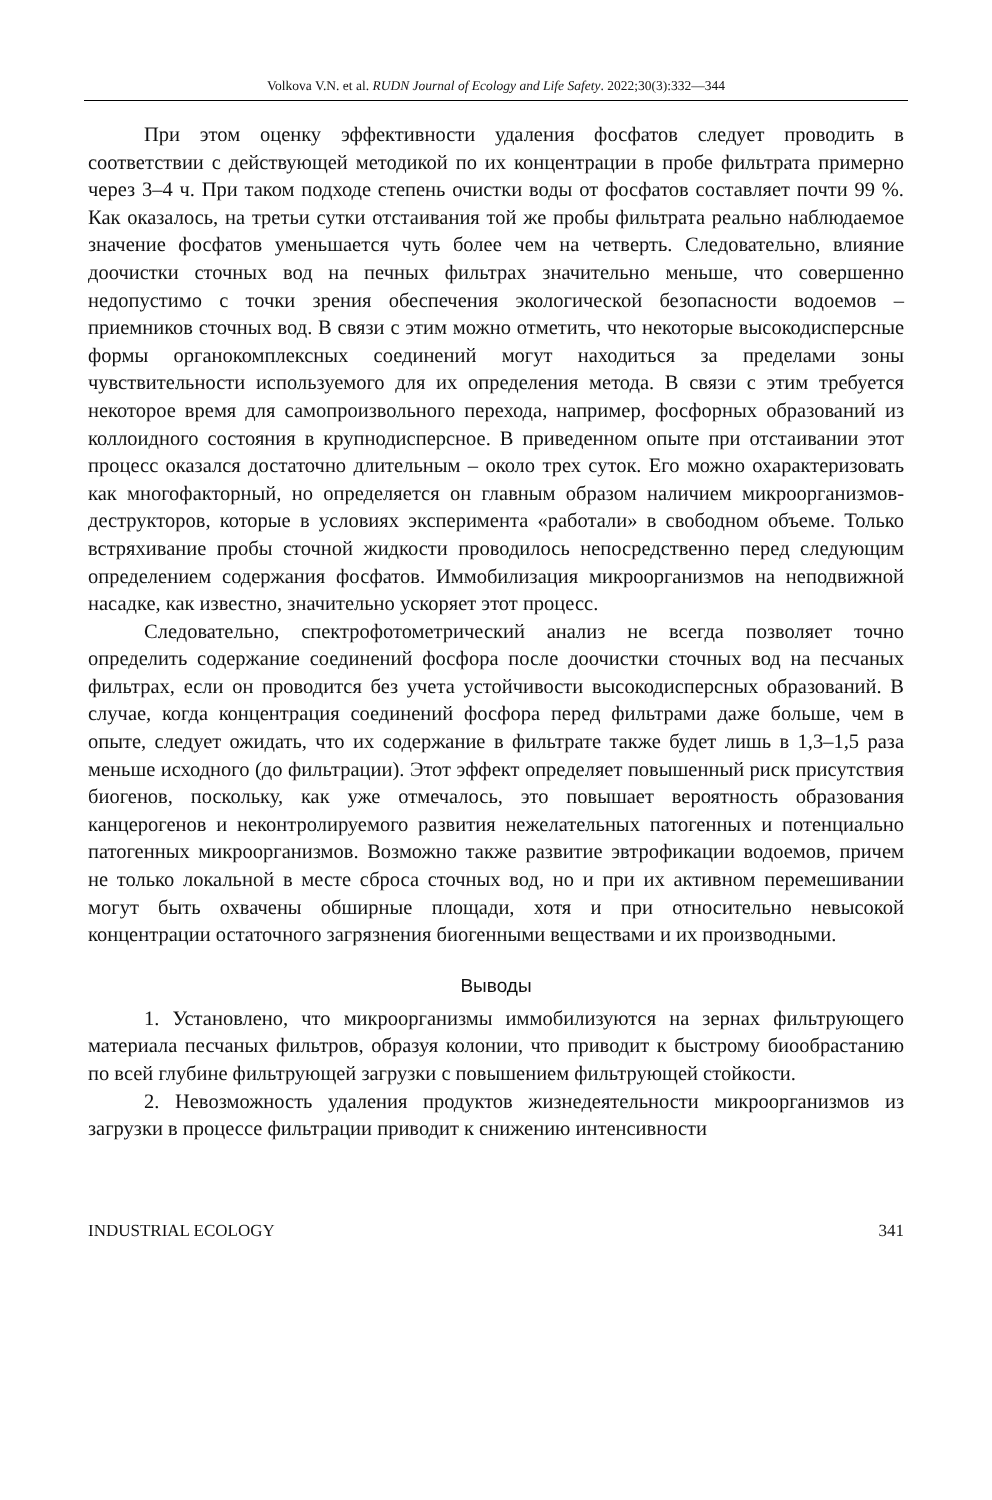Volkova V.N. et al. RUDN Journal of Ecology and Life Safety. 2022;30(3):332—344
При этом оценку эффективности удаления фосфатов следует проводить в соответствии с действующей методикой по их концентрации в пробе фильтрата примерно через 3–4 ч. При таком подходе степень очистки воды от фосфатов составляет почти 99 %. Как оказалось, на третьи сутки отстаивания той же пробы фильтрата реально наблюдаемое значение фосфатов уменьшается чуть более чем на четверть. Следовательно, влияние доочистки сточных вод на печных фильтрах значительно меньше, что совершенно недопустимо с точки зрения обеспечения экологической безопасности водоемов – приемников сточных вод. В связи с этим можно отметить, что некоторые высокодисперсные формы органокомплексных соединений могут находиться за пределами зоны чувствительности используемого для их определения метода. В связи с этим требуется некоторое время для самопроизвольного перехода, например, фосфорных образований из коллоидного состояния в крупнодисперсное. В приведенном опыте при отстаивании этот процесс оказался достаточно длительным – около трех суток. Его можно охарактеризовать как многофакторный, но определяется он главным образом наличием микроорганизмов-деструкторов, которые в условиях эксперимента «работали» в свободном объеме. Только встряхивание пробы сточной жидкости проводилось непосредственно перед следующим определением содержания фосфатов. Иммобилизация микроорганизмов на неподвижной насадке, как известно, значительно ускоряет этот процесс.
Следовательно, спектрофотометрический анализ не всегда позволяет точно определить содержание соединений фосфора после доочистки сточных вод на песчаных фильтрах, если он проводится без учета устойчивости высокодисперсных образований. В случае, когда концентрация соединений фосфора перед фильтрами даже больше, чем в опыте, следует ожидать, что их содержание в фильтрате также будет лишь в 1,3–1,5 раза меньше исходного (до фильтрации). Этот эффект определяет повышенный риск присутствия биогенов, поскольку, как уже отмечалось, это повышает вероятность образования канцерогенов и неконтролируемого развития нежелательных патогенных и потенциально патогенных микроорганизмов. Возможно также развитие эвтрофикации водоемов, причем не только локальной в месте сброса сточных вод, но и при их активном перемешивании могут быть охвачены обширные площади, хотя и при относительно невысокой концентрации остаточного загрязнения биогенными веществами и их производными.
Выводы
1. Установлено, что микроорганизмы иммобилизуются на зернах фильтрующего материала песчаных фильтров, образуя колонии, что приводит к быстрому биообрастанию по всей глубине фильтрующей загрузки с повышением фильтрующей стойкости.
2. Невозможность удаления продуктов жизнедеятельности микроорганизмов из загрузки в процессе фильтрации приводит к снижению интенсивности
INDUSTRIAL ECOLOGY 341